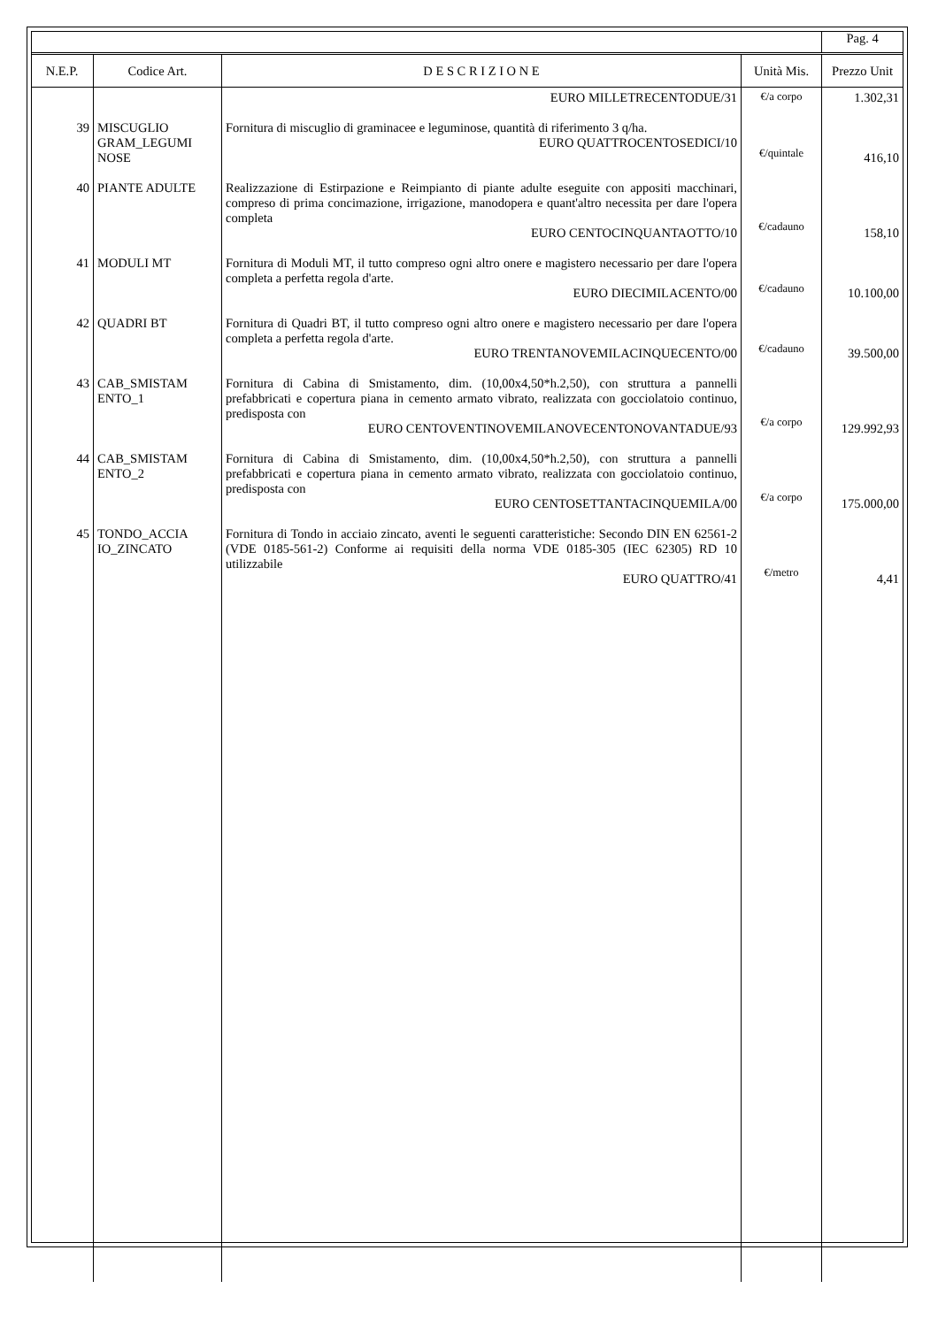| | | | | Pag. 4 |
| N.E.P. | Codice Art. | D E S C R I Z I O N E | Unità Mis. | Prezzo Unit |
| | | EURO MILLETRECENTODUE/31 | €/a corpo | 1.302,31 |
| 39 | MISCUGLIO GRAM_LEGUMI NOSE | Fornitura di miscuglio di graminacee e leguminose, quantità di riferimento 3 q/ha. EURO QUATTROCENTOSEDICI/10 | €/quintale | 416,10 |
| 40 | PIANTE ADULTE | Realizzazione di Estirpazione e Reimpianto di piante adulte eseguite con appositi macchinari, compreso di prima concimazione, irrigazione, manodopera e quant'altro necessita per dare l'opera completa EURO CENTOCINQUANTAOTTO/10 | €/cadauno | 158,10 |
| 41 | MODULI MT | Fornitura di Moduli MT, il tutto compreso ogni altro onere e magistero necessario per dare l'opera completa a perfetta regola d'arte. EURO DIECIMILACENTO/00 | €/cadauno | 10.100,00 |
| 42 | QUADRI BT | Fornitura di Quadri BT, il tutto compreso ogni altro onere e magistero necessario per dare l'opera completa a perfetta regola d'arte. EURO TRENTANOVEMILACINQUECENTO/00 | €/cadauno | 39.500,00 |
| 43 | CAB_SMISTAM ENTO_1 | Fornitura di Cabina di Smistamento, dim. (10,00x4,50*h.2,50), con struttura a pannelli prefabbricati e copertura piana in cemento armato vibrato, realizzata con gocciolatoio continuo, predisposta con EURO CENTOVENTINOVEMILANOVECENTONOVANTADUE/93 | €/a corpo | 129.992,93 |
| 44 | CAB_SMISTAM ENTO_2 | Fornitura di Cabina di Smistamento, dim. (10,00x4,50*h.2,50), con struttura a pannelli prefabbricati e copertura piana in cemento armato vibrato, realizzata con gocciolatoio continuo, predisposta con EURO CENTOSETTANTACINQUEMILA/00 | €/a corpo | 175.000,00 |
| 45 | TONDO_ACCIA IO_ZINCATO | Fornitura di Tondo in acciaio zincato, aventi le seguenti caratteristiche: Secondo DIN EN 62561-2 (VDE 0185-561-2) Conforme ai requisiti della norma VDE 0185-305 (IEC 62305) RD 10 utilizzabile EURO QUATTRO/41 | €/metro | 4,41 |